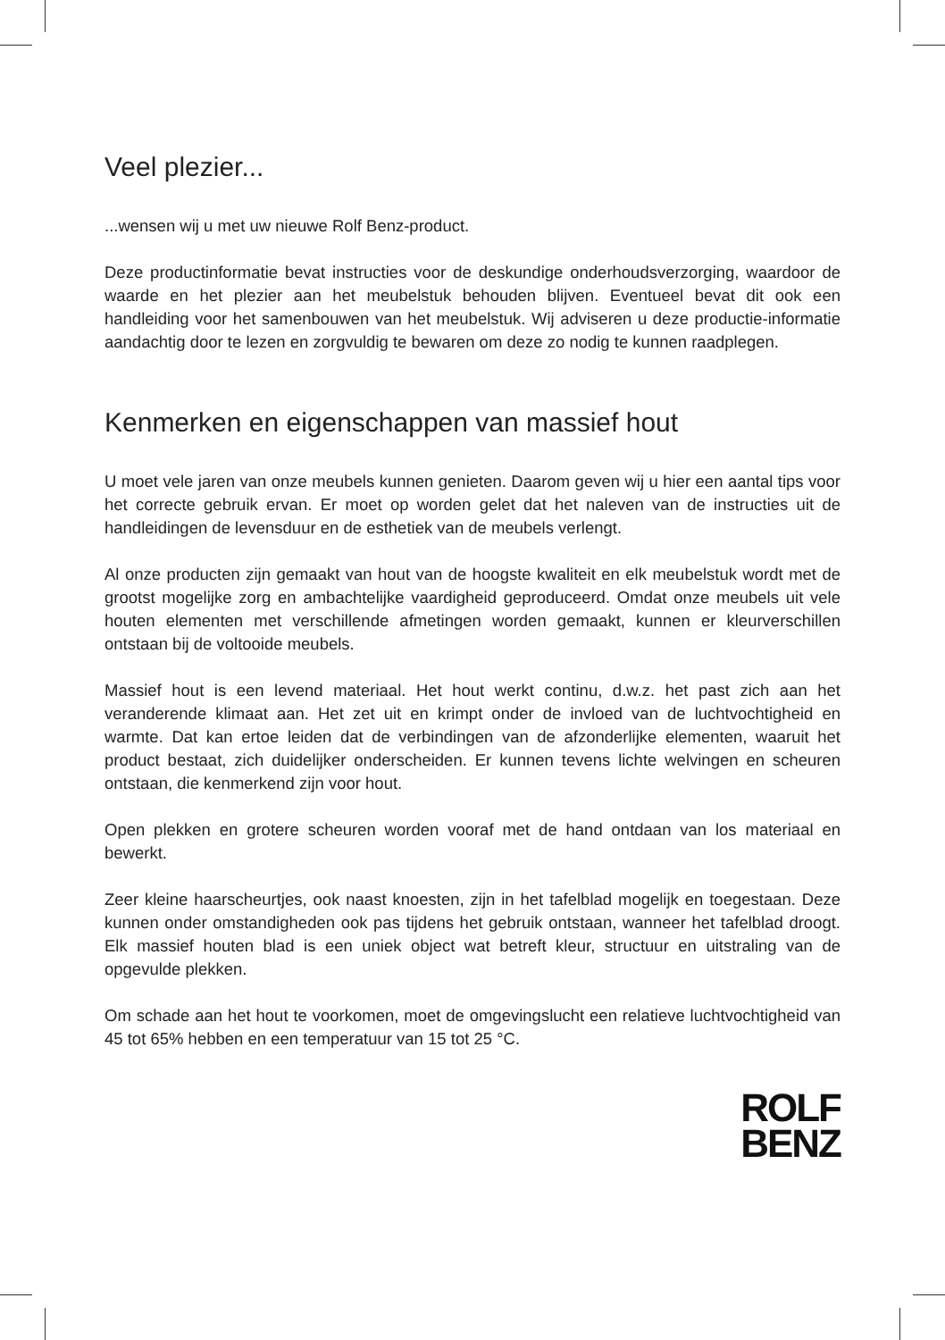Veel plezier...
...wensen wij u met uw nieuwe Rolf Benz-product.
Deze productinformatie bevat instructies voor de deskundige onderhoudsverzorging, waardoor de waarde en het plezier aan het meubelstuk behouden blijven. Eventueel bevat dit ook een handleiding voor het samenbouwen van het meubelstuk. Wij adviseren u deze productie-informatie aandachtig door te lezen en zorgvuldig te bewaren om deze zo nodig te kunnen raadplegen.
Kenmerken en eigenschappen van massief hout
U moet vele jaren van onze meubels kunnen genieten. Daarom geven wij u hier een aantal tips voor het correcte gebruik ervan. Er moet op worden gelet dat het naleven van de instructies uit de handleidingen de levensduur en de esthetiek van de meubels verlengt.
Al onze producten zijn gemaakt van hout van de hoogste kwaliteit en elk meubelstuk wordt met de grootst mogelijke zorg en ambachtelijke vaardigheid geproduceerd. Omdat onze meubels uit vele houten elementen met verschillende afmetingen worden gemaakt, kunnen er kleurverschillen ontstaan bij de voltooide meubels.
Massief hout is een levend materiaal. Het hout werkt continu, d.w.z. het past zich aan het veranderende klimaat aan. Het zet uit en krimpt onder de invloed van de luchtvochtigheid en warmte. Dat kan ertoe leiden dat de verbindingen van de afzonderlijke elementen, waaruit het product bestaat, zich duidelijker onderscheiden. Er kunnen tevens lichte welvingen en scheuren ontstaan, die kenmerkend zijn voor hout.
Open plekken en grotere scheuren worden vooraf met de hand ontdaan van los materiaal en bewerkt.
Zeer kleine haarscheurtjes, ook naast knoesten, zijn in het tafelblad mogelijk en toegestaan. Deze kunnen onder omstandigheden ook pas tijdens het gebruik ontstaan, wanneer het tafelblad droogt. Elk massief houten blad is een uniek object wat betreft kleur, structuur en uitstraling van de opgevulde plekken.
Om schade aan het hout te voorkomen, moet de omgevingslucht een relatieve luchtvochtigheid van 45 tot 65% hebben en een temperatuur van 15 tot 25 °C.
ROLF
BENZ